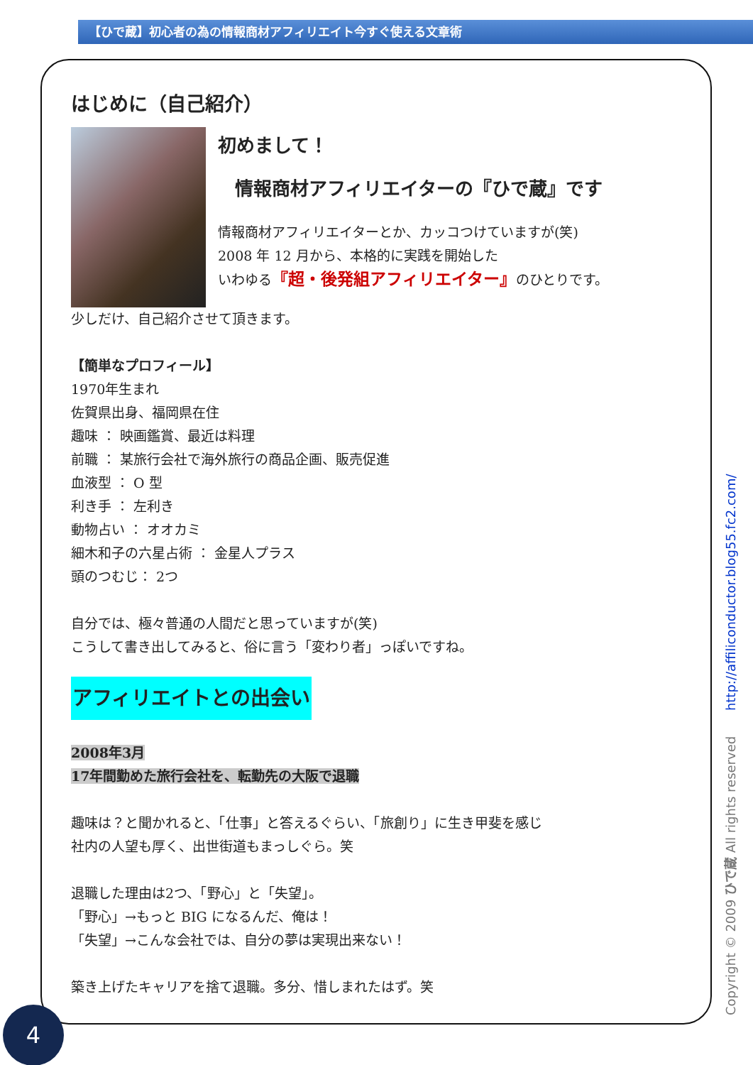【ひで蔵】初心者の為の情報商材アフィリエイト今すぐ使える文章術
はじめに（自己紹介）
初めまして！
情報商材アフィリエイターの『ひで蔵』です
情報商材アフィリエイターとか、カッコつけていますが(笑)
2008 年 12 月から、本格的に実践を開始した
いわゆる『超・後発組アフィリエイター』のひとりです。
少しだけ、自己紹介させて頂きます。
【簡単なプロフィール】
1970年生まれ
佐賀県出身、福岡県在住
趣味 ： 映画鑑賞、最近は料理
前職 ： 某旅行会社で海外旅行の商品企画、販売促進
血液型 ： O 型
利き手 ： 左利き
動物占い ： オオカミ
細木和子の六星占術 ： 金星人プラス
頭のつむじ： 2つ
自分では、極々普通の人間だと思っていますが(笑)
こうして書き出してみると、俗に言う「変わり者」っぽいですね。
アフィリエイトとの出会い
2008年3月
17年間勤めた旅行会社を、転勤先の大阪で退職
趣味は？と聞かれると、「仕事」と答えるぐらい、「旅創り」に生き甲斐を感じ
社内の人望も厚く、出世街道もまっしぐら。笑
退職した理由は2つ、「野心」と「失望」。
「野心」→もっと BIG になるんだ、俺は！
「失望」→こんな会社では、自分の夢は実現出来ない！
築き上げたキャリアを捨て退職。多分、惜しまれたはず。笑
Copyright © 2009 ひで蔵 All rights reserved http://affiliconductor.blog55.fc2.com/
4